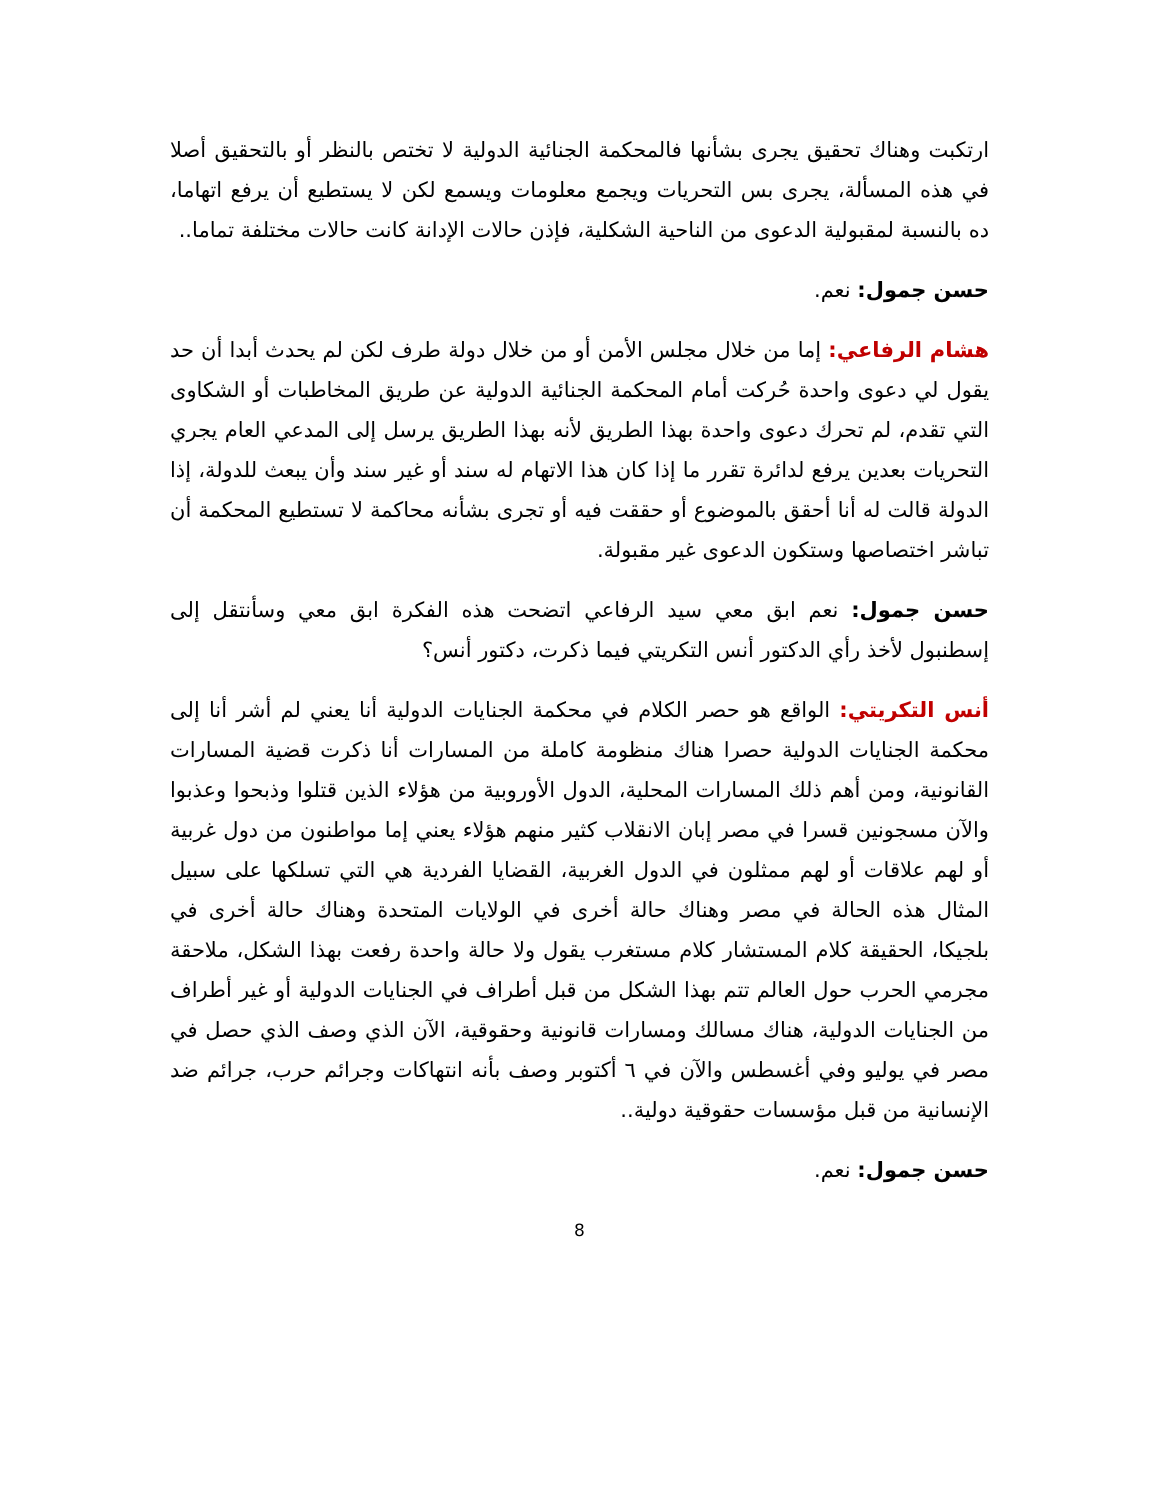ارتكبت وهناك تحقيق يجرى بشأنها فالمحكمة الجنائية الدولية لا تختص بالنظر أو بالتحقيق أصلا في هذه المسألة، يجرى بس التحريات ويجمع معلومات ويسمع لكن لا يستطيع أن يرفع اتهاما، ده بالنسبة لمقبولية الدعوى من الناحية الشكلية، فإذن حالات الإدانة كانت حالات مختلفة تماما..
حسن جمول: نعم.
هشام الرفاعي: إما من خلال مجلس الأمن أو من خلال دولة طرف لكن لم يحدث أبدا أن حد يقول لي دعوى واحدة حُركت أمام المحكمة الجنائية الدولية عن طريق المخاطبات أو الشكاوى التي تقدم، لم تحرك دعوى واحدة بهذا الطريق لأنه بهذا الطريق يرسل إلى المدعي العام يجري التحريات بعدين يرفع لدائرة تقرر ما إذا كان هذا الاتهام له سند أو غير سند وأن يبعث للدولة، إذا الدولة قالت له أنا أحقق بالموضوع أو حققت فيه أو تجرى بشأنه محاكمة لا تستطيع المحكمة أن تباشر اختصاصها وستكون الدعوى غير مقبولة.
حسن جمول: نعم ابق معي سيد الرفاعي اتضحت هذه الفكرة ابق معي وسأنتقل إلى إسطنبول لأخذ رأي الدكتور أنس التكريتي فيما ذكرت، دكتور أنس؟
أنس التكريتي: الواقع هو حصر الكلام في محكمة الجنايات الدولية أنا يعني لم أشر أنا إلى محكمة الجنايات الدولية حصرا هناك منظومة كاملة من المسارات أنا ذكرت قضية المسارات القانونية، ومن أهم ذلك المسارات المحلية، الدول الأوروبية من هؤلاء الذين قتلوا وذبحوا وعذبوا والآن مسجونين قسرا في مصر إبان الانقلاب كثير منهم هؤلاء يعني إما مواطنون من دول غربية أو لهم علاقات أو لهم ممثلون في الدول الغربية، القضايا الفردية هي التي تسلكها على سبيل المثال هذه الحالة في مصر وهناك حالة أخرى في الولايات المتحدة وهناك حالة أخرى في بلجيكا، الحقيقة كلام المستشار كلام مستغرب يقول ولا حالة واحدة رفعت بهذا الشكل، ملاحقة مجرمي الحرب حول العالم تتم بهذا الشكل من قبل أطراف في الجنايات الدولية أو غير أطراف من الجنايات الدولية، هناك مسالك ومسارات قانونية وحقوقية، الآن الذي وصف الذي حصل في مصر في يوليو وفي أغسطس والآن في ٦ أكتوبر وصف بأنه انتهاكات وجرائم حرب، جرائم ضد الإنسانية من قبل مؤسسات حقوقية دولية..
حسن جمول: نعم.
8